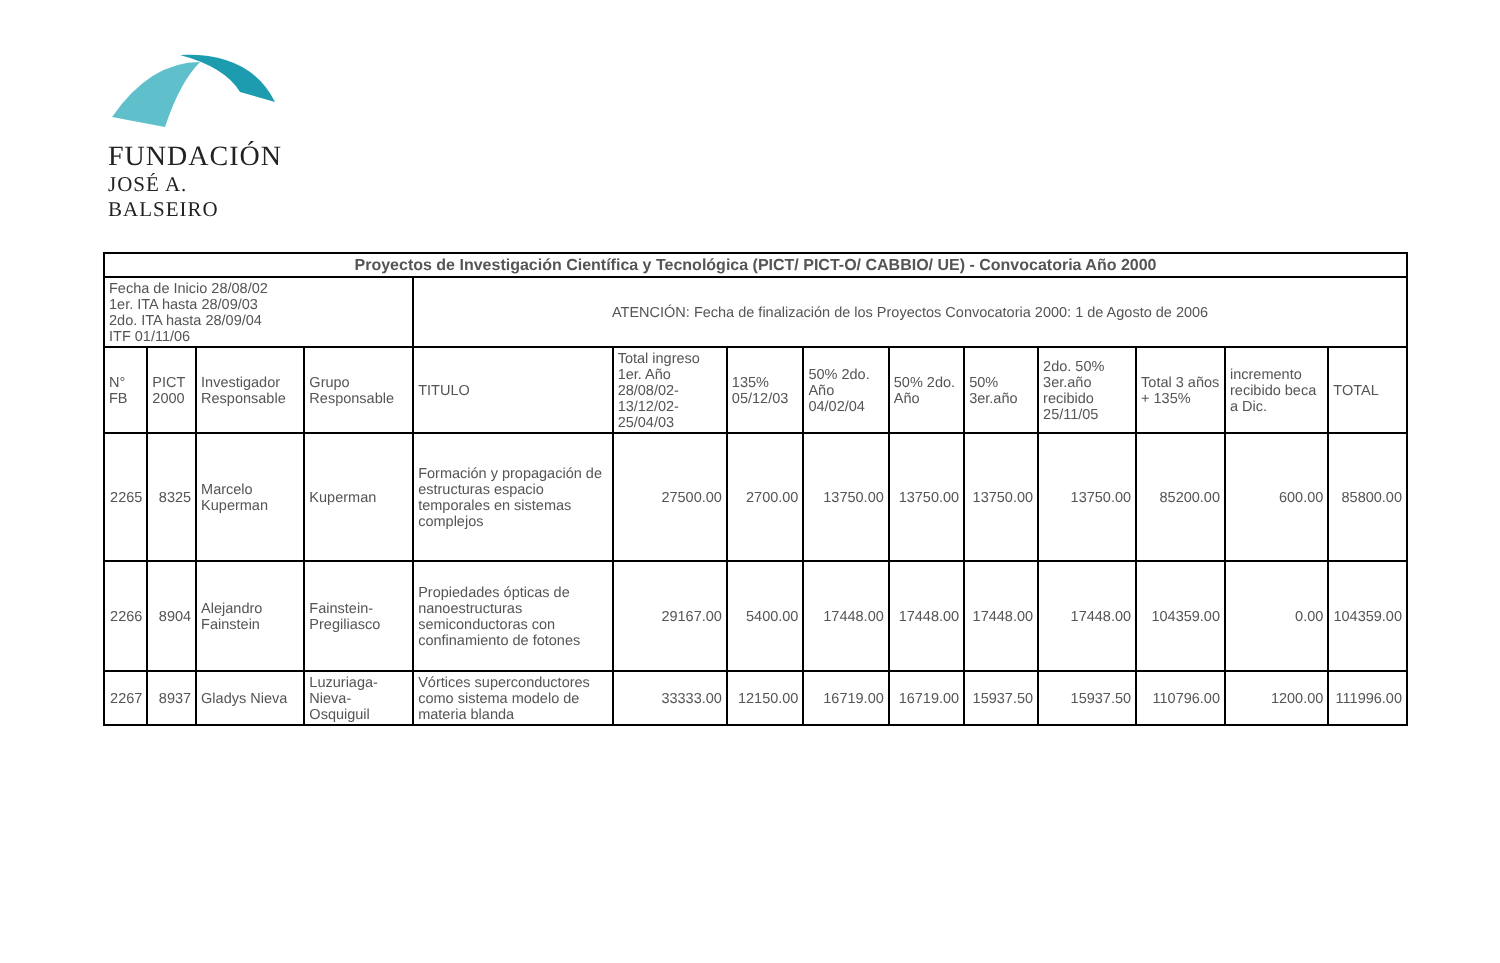FUNDACIÓN
JOSÉ A. BALSEIRO
| Proyectos de Investigación Científica y Tecnológica (PICT/ PICT-O/ CABBIO/ UE) - Convocatoria Año 2000 | | | | | | | | | | | | | |
| Fecha de Inicio 28/08/02 1er. ITA hasta 28/09/03 2do. ITA hasta 28/09/04 ITF 01/11/06 | | | | ATENCIÓN: Fecha de finalización de los Proyectos Convocatoria 2000: 1 de Agosto de 2006 | | | | | | | | | |
| N° FB | PICT 2000 | Investigador Responsable | Grupo Responsable | TITULO | Total ingreso 1er. Año 28/08/02-13/12/02-25/04/03 | 135% 05/12/03 | 50% 2do. Año 04/02/04 | 50% 2do. Año | 50% 3er.año | 2do. 50% 3er.año recibido 25/11/05 | Total 3 años + 135% | incremento recibido beca a Dic. | TOTAL |
| 2265 | 8325 | Marcelo Kuperman | Kuperman | Formación y propagación de estructuras espacio temporales en sistemas complejos | 27500.00 | 2700.00 | 13750.00 | 13750.00 | 13750.00 | 13750.00 | 85200.00 | 600.00 | 85800.00 |
| 2266 | 8904 | Alejandro Fainstein | Fainstein-Pregiliasco | Propiedades ópticas de nanoestructuras semiconductoras con confinamiento de fotones | 29167.00 | 5400.00 | 17448.00 | 17448.00 | 17448.00 | 17448.00 | 104359.00 | 0.00 | 104359.00 |
| 2267 | 8937 | Gladys Nieva | Luzuriaga-Nieva-Osquiguil | Vórtices superconductores como sistema modelo de materia blanda | 33333.00 | 12150.00 | 16719.00 | 16719.00 | 15937.50 | 15937.50 | 110796.00 | 1200.00 | 111996.00 |